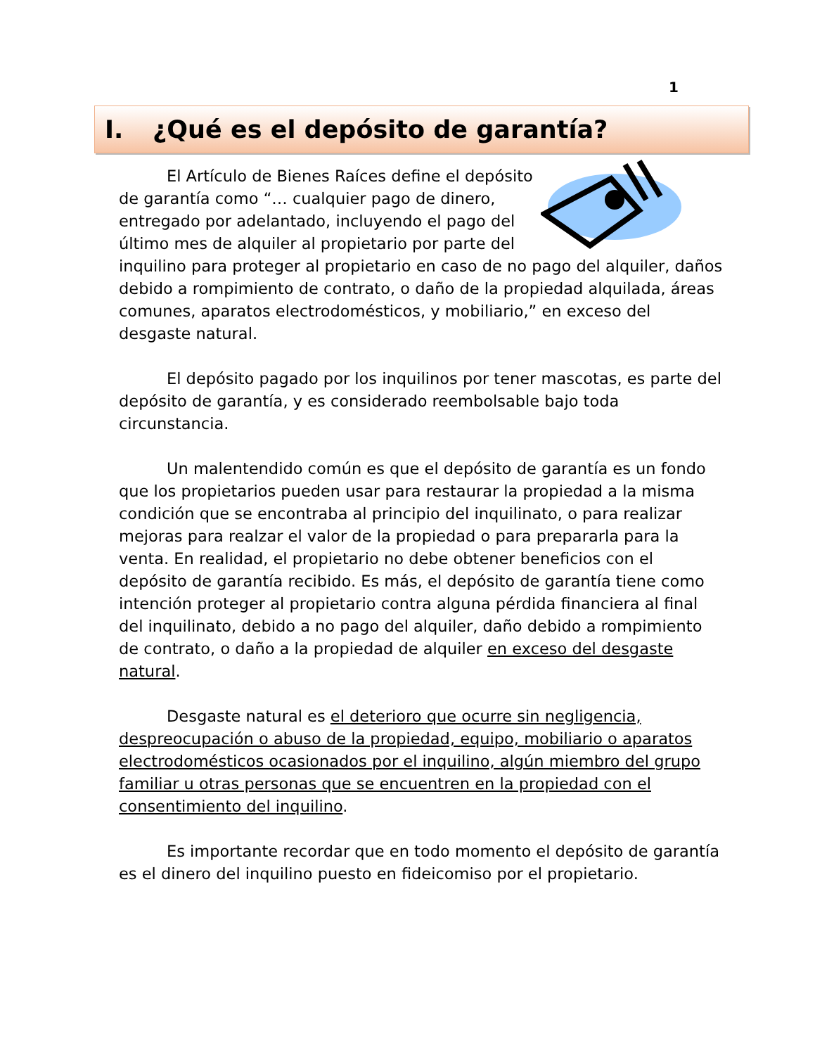1
I. ¿Qué es el depósito de garantía?
El Artículo de Bienes Raíces define el depósito de garantía como “… cualquier pago de dinero, entregado por adelantado, incluyendo el pago del último mes de alquiler al propietario por parte del inquilino para proteger al propietario en caso de no pago del alquiler, daños debido a rompimiento de contrato, o daño de la propiedad alquilada, áreas comunes, aparatos electrodomésticos, y mobiliario,” en exceso del desgaste natural.
El depósito pagado por los inquilinos por tener mascotas, es parte del depósito de garantía, y es considerado reembolsable bajo toda circunstancia.
Un malentendido común es que el depósito de garantía es un fondo que los propietarios pueden usar para restaurar la propiedad a la misma condición que se encontraba al principio del inquilinato, o para realizar mejoras para realzar el valor de la propiedad o para prepararla para la venta. En realidad, el propietario no debe obtener beneficios con el depósito de garantía recibido. Es más, el depósito de garantía tiene como intención proteger al propietario contra alguna pérdida financiera al final del inquilinato, debido a no pago del alquiler, daño debido a rompimiento de contrato, o daño a la propiedad de alquiler en exceso del desgaste natural.
Desgaste natural es el deterioro que ocurre sin negligencia, despreocupación o abuso de la propiedad, equipo, mobiliario o aparatos electrodomésticos ocasionados por el inquilino, algún miembro del grupo familiar u otras personas que se encuentren en la propiedad con el consentimiento del inquilino.
Es importante recordar que en todo momento el depósito de garantía es el dinero del inquilino puesto en fideicomiso por el propietario.